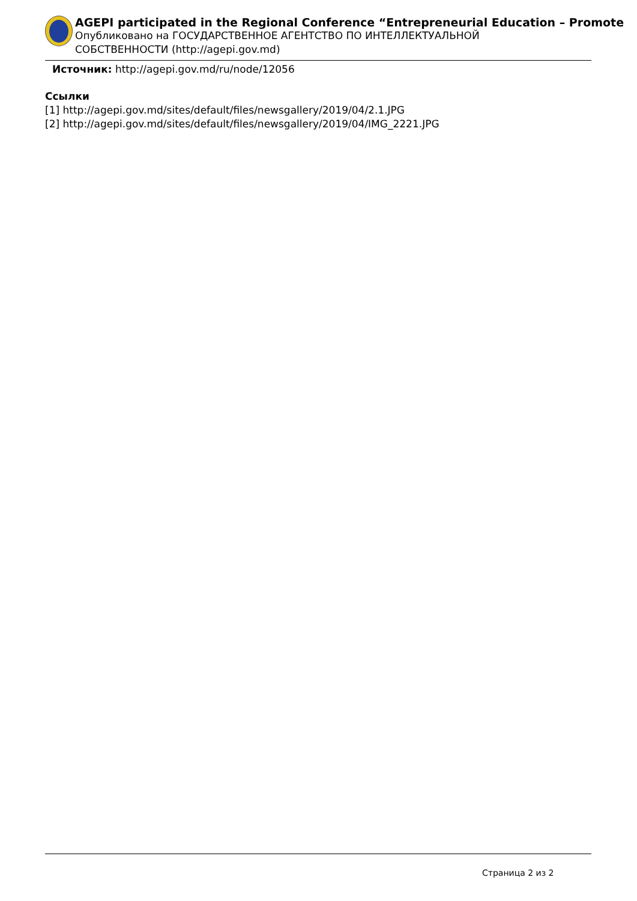AGEPI participated in the Regional Conference “Entrepreneurial Education – Promote
Опубликовано на ГОСУДАРСТВЕННОЕ АГЕНТСТВО ПО ИНТЕЛЛЕКТУАЛЬНОЙ
СОБСТВЕННОСТИ (http://agepi.gov.md)
Источник: http://agepi.gov.md/ru/node/12056
Ссылки
[1] http://agepi.gov.md/sites/default/files/newsgallery/2019/04/2.1.JPG
[2] http://agepi.gov.md/sites/default/files/newsgallery/2019/04/IMG_2221.JPG
Страница 2 из 2